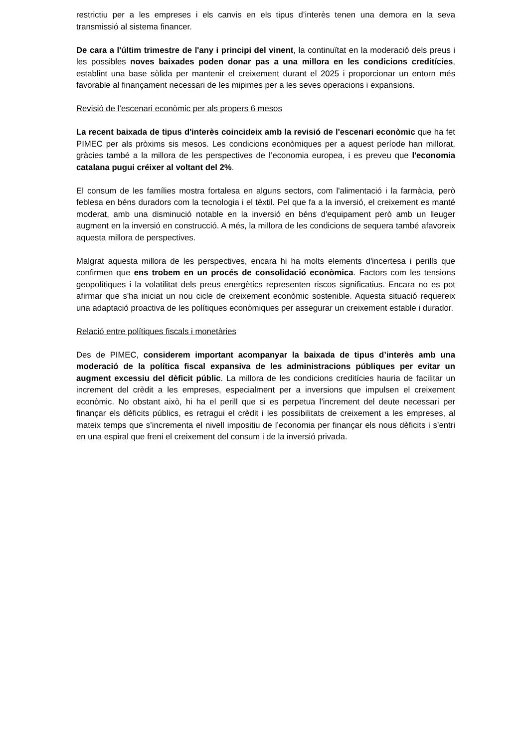restrictiu per a les empreses i els canvis en els tipus d’interès tenen una demora en la seva transmissió al sistema financer.
De cara a l'últim trimestre de l'any i principi del vinent, la continuïtat en la moderació dels preus i les possibles noves baixades poden donar pas a una millora en les condicions creditícies, establint una base sòlida per mantenir el creixement durant el 2025 i proporcionar un entorn més favorable al finançament necessari de les mipimes per a les seves operacions i expansions.
Revisió de l’escenari econòmic per als propers 6 mesos
La recent baixada de tipus d'interès coincideix amb la revisió de l'escenari econòmic que ha fet PIMEC per als pròxims sis mesos. Les condicions econòmiques per a aquest període han millorat, gràcies també a la millora de les perspectives de l’economia europea, i es preveu que l'economia catalana pugui créixer al voltant del 2%.
El consum de les famílies mostra fortalesa en alguns sectors, com l'alimentació i la farmàcia, però feblesa en béns duradors com la tecnologia i el tèxtil. Pel que fa a la inversió, el creixement es manté moderat, amb una disminució notable en la inversió en béns d'equipament però amb un lleuger augment en la inversió en construcció. A més, la millora de les condicions de sequera també afavoreix aquesta millora de perspectives.
Malgrat aquesta millora de les perspectives, encara hi ha molts elements d'incertesa i perills que confirmen que ens trobem en un procés de consolidació econòmica. Factors com les tensions geopolítiques i la volatilitat dels preus energètics representen riscos significatius. Encara no es pot afirmar que s'ha iniciat un nou cicle de creixement econòmic sostenible. Aquesta situació requereix una adaptació proactiva de les polítiques econòmiques per assegurar un creixement estable i durador.
Relació entre polítiques fiscals i monetàries
Des de PIMEC, considerem important acompanyar la baixada de tipus d’interès amb una moderació de la política fiscal expansiva de les administracions públiques per evitar un augment excessiu del dèficit públic. La millora de les condicions creditícies hauria de facilitar un increment del crèdit a les empreses, especialment per a inversions que impulsen el creixement econòmic. No obstant això, hi ha el perill que si es perpetua l’increment del deute necessari per finançar els dèficits públics, es retragui el crèdit i les possibilitats de creixement a les empreses, al mateix temps que s’incrementa el nivell impositiu de l’economia per finançar els nous dèficits i s’entri en una espiral que freni el creixement del consum i de la inversió privada.